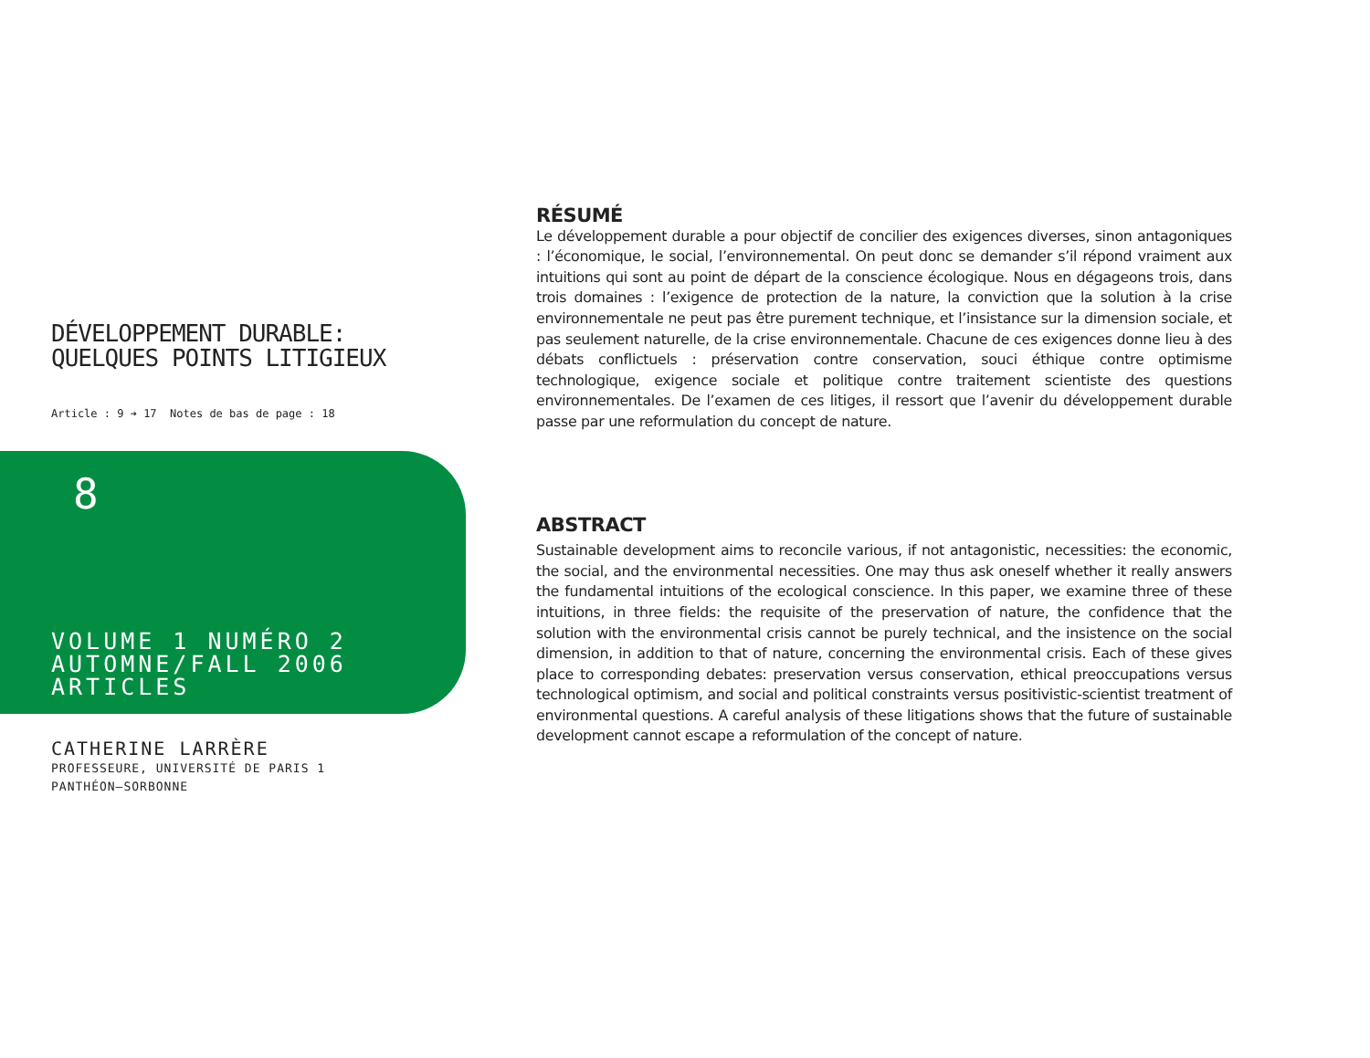DÉVELOPPEMENT DURABLE:
QUELQUES POINTS LITIGIEUX
Article : 9 ➔ 17 Notes de bas de page : 18
8
VOLUME 1 NUMÉRO 2
AUTOMNE/FALL 2006
ARTICLES
CATHERINE LARRÈRE
PROFESSEURE, UNIVERSITÉ DE PARIS 1
PANTHÉON–SORBONNE
RÉSUMÉ
Le développement durable a pour objectif de concilier des exigences diverses, sinon antagoniques : l’économique, le social, l’environnemental. On peut donc se demander s’il répond vraiment aux intuitions qui sont au point de départ de la conscience écologique. Nous en dégageons trois, dans trois domaines : l’exigence de protection de la nature, la conviction que la solution à la crise environnementale ne peut pas être purement technique, et l’insistance sur la dimension sociale, et pas seulement naturelle, de la crise environnementale. Chacune de ces exigences donne lieu à des débats conflictuels : préservation contre conservation, souci éthique contre optimisme technologique, exigence sociale et politique contre traitement scientiste des questions environnementales. De l’examen de ces litiges, il ressort que l’avenir du développement durable passe par une reformulation du concept de nature.
ABSTRACT
Sustainable development aims to reconcile various, if not antagonistic, necessities: the economic, the social, and the environmental necessities. One may thus ask oneself whether it really answers the fundamental intuitions of the ecological conscience. In this paper, we examine three of these intuitions, in three fields: the requisite of the preservation of nature, the confidence that the solution with the environmental crisis cannot be purely technical, and the insistence on the social dimension, in addition to that of nature, concerning the environmental crisis. Each of these gives place to corresponding debates: preservation versus conservation, ethical preoccupations versus technological optimism, and social and political constraints versus positivistic-scientist treatment of environmental questions. A careful analysis of these litigations shows that the future of sustainable development cannot escape a reformulation of the concept of nature.